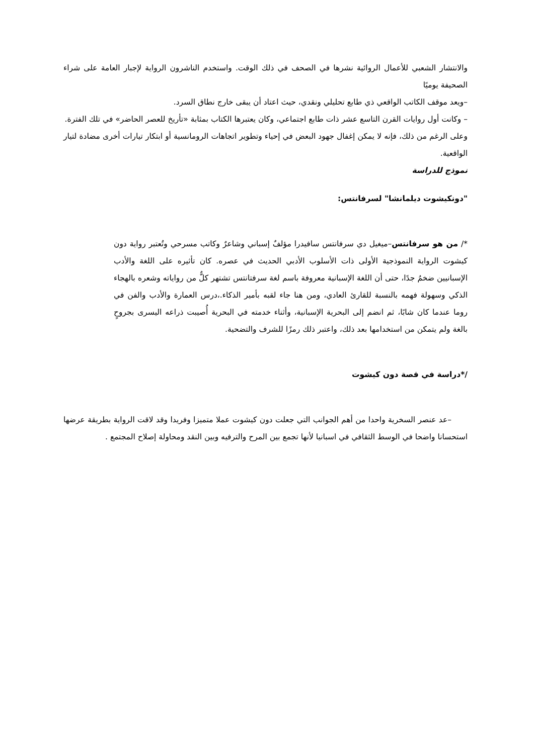والانتشار الشعبي للأعمال الروائية نشرها في الصحف في ذلك الوقت. واستخدم الناشرون الرواية لإجبار العامة على شراء الصحيفة يوميًا
–ويعد موقف الكاتب الواقعي ذي طابع تحليلي ونقدي، حيث اعتاد أن يبقى خارج نطاق السرد.
– وكانت أول روايات القرن التاسع عشر ذات طابع اجتماعي، وكان يعتبرها الكتاب بمثابة «تأريخ للعصر الحاضر» في تلك الفترة.
وعلى الرغم من ذلك، فإنه لا يمكن إغفال جهود البعض في إحياء وتطوير اتجاهات الرومانسية أو ابتكار تيارات أخرى مضادة لتيار الواقعية.
نموذج للدراسة
"دونكيشوت ديلمانشا" لسرفانتس:
*/ من هو سرفانتس–ميغيل دي سرفانتس سافيدرا مؤلفٌ إسباني وشاعرٌ وكاتب مسرحي وتُعتبر رواية دون كيشوت الرواية النموذجية الأولى ذات الأسلوب الأدبي الحديث في عصره. كان تأثيره على اللغة والأدب الإسبانيين ضخمُ جدًا، حتى أن اللغة الإسبانية معروفة باسم لغة سرفتانتس تشتهر كلٌّ من رواياته وشعره بالهجاء الذكي وسهولة فهمه بالنسبة للقارئ العادي، ومن هنا جاء لقبه بأمير الذكاء.،درس العمارة والأدب والفن في روما عندما كان شابًا، ثم انضم إلى البحرية الإسبانية، وأثناء خدمته في البحرية أُصيبت ذراعه اليسرى بجروحٍ بالغة ولم يتمكن من استخدامها بعد ذلك، واعتبر ذلك رمزًا للشرف والتضحية.
/*دراسة في قصة دون كيشوت
–عد عنصر السخرية واحدا من أهم الجوانب التي جعلت دون كيشوت عملا متميزا وفريدا وقد لاقت الرواية بطريقة عرضها استحسانا واضحا في الوسط الثقافي في اسبانيا لأنها تجمع بين المرح والترفيه وبين النقد ومحاولة إصلاح المجتمع .